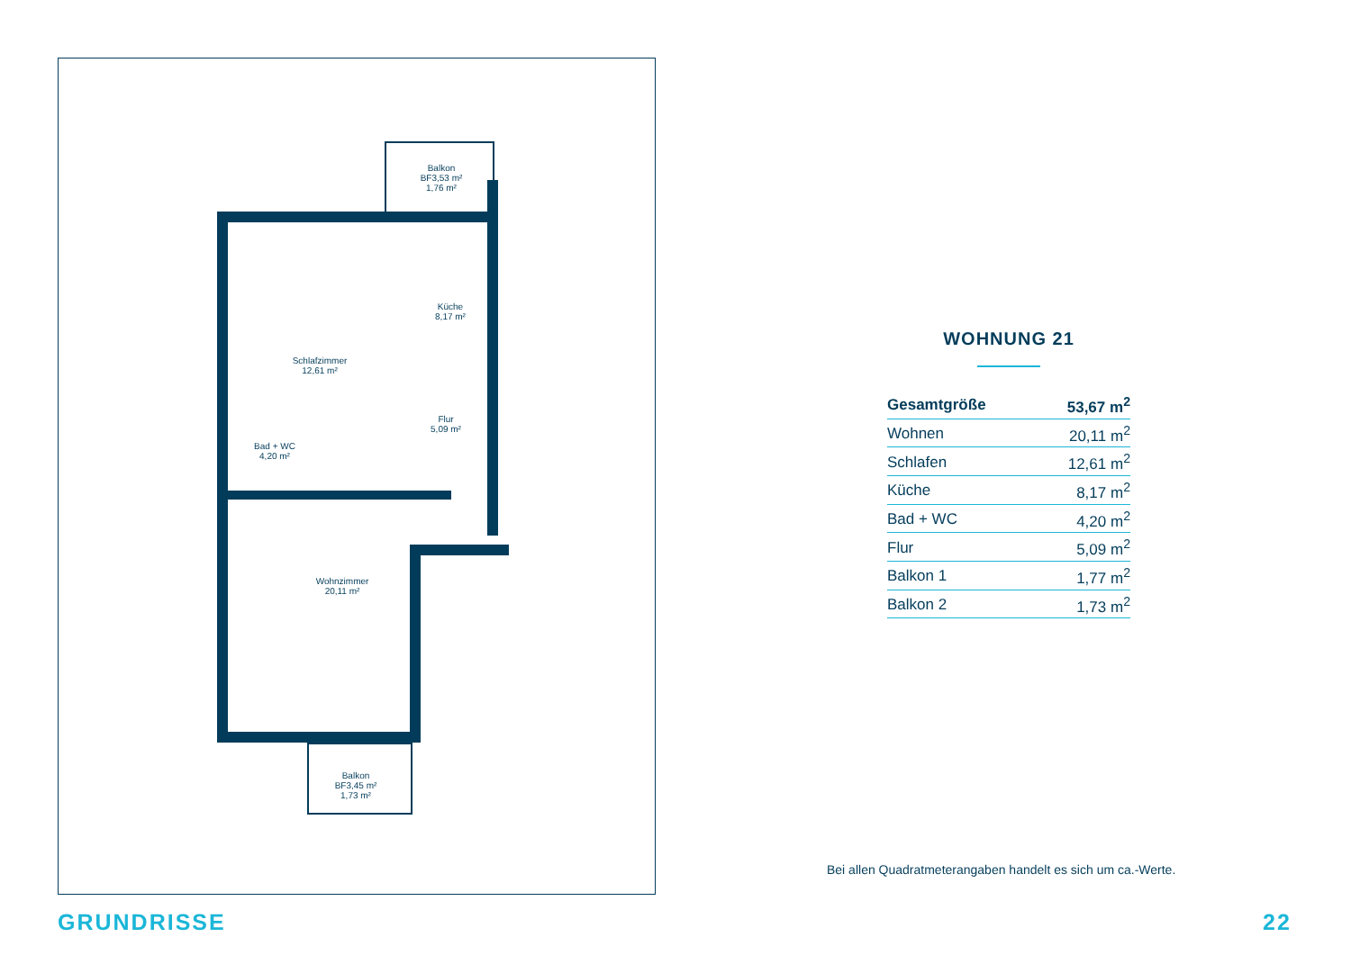Balkon
BF3,53 m²
1,76 m²
Küche
8,17 m²
Schlafzimmer
12,61 m²
Flur
5,09 m²
Bad + WC
4,20 m²
Wohnzimmer
20,11 m²
Balkon
BF3,45 m²
1,73 m²
WOHNUNG 21
| Gesamtgröße | 53,67 m<sup>2</sup> |
| Wohnen | 20,11 m<sup>2</sup> |
| Schlafen | 12,61 m<sup>2</sup> |
| Küche | 8,17 m<sup>2</sup> |
| Bad + WC | 4,20 m<sup>2</sup> |
| Flur | 5,09 m<sup>2</sup> |
| Balkon 1 | 1,77 m<sup>2</sup> |
| Balkon 2 | 1,73 m<sup>2</sup> |
Bei allen Quadratmeterangaben handelt es sich um ca.-Werte.
GRUNDRISSE 22